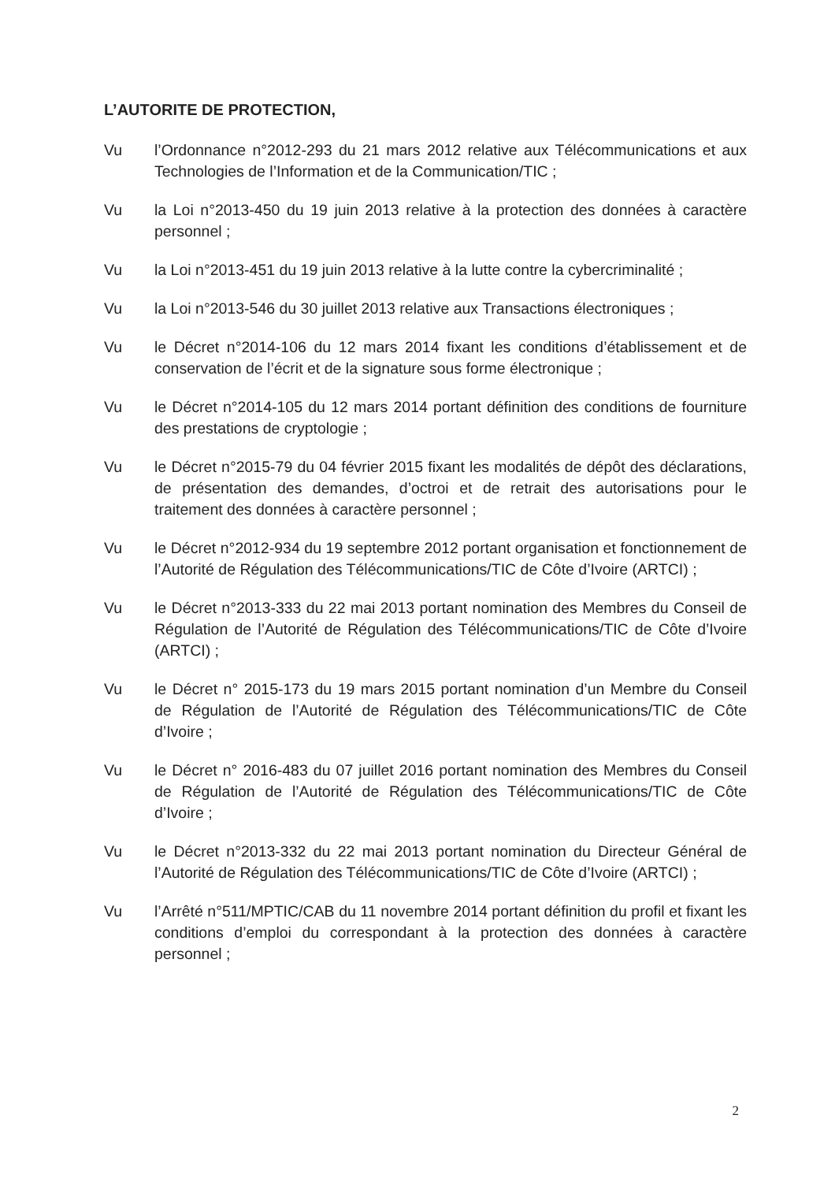L’AUTORITE DE PROTECTION,
Vu l’Ordonnance n°2012-293 du 21 mars 2012 relative aux Télécommunications et aux Technologies de l’Information et de la Communication/TIC ;
Vu la Loi n°2013-450 du 19 juin 2013 relative à la protection des données à caractère personnel ;
Vu la Loi n°2013-451 du 19 juin 2013 relative à la lutte contre la cybercriminalité ;
Vu la Loi n°2013-546 du 30 juillet 2013 relative aux Transactions électroniques ;
Vu le Décret n°2014-106 du 12 mars 2014 fixant les conditions d’établissement et de conservation de l’écrit et de la signature sous forme électronique ;
Vu le Décret n°2014-105 du 12 mars 2014 portant définition des conditions de fourniture des prestations de cryptologie ;
Vu le Décret n°2015-79 du 04 février 2015 fixant les modalités de dépôt des déclarations, de présentation des demandes, d’octroi et de retrait des autorisations pour le traitement des données à caractère personnel ;
Vu le Décret n°2012-934 du 19 septembre 2012 portant organisation et fonctionnement de l’Autorité de Régulation des Télécommunications/TIC de Côte d’Ivoire (ARTCI) ;
Vu le Décret n°2013-333 du 22 mai 2013 portant nomination des Membres du Conseil de Régulation de l’Autorité de Régulation des Télécommunications/TIC de Côte d’Ivoire (ARTCI) ;
Vu le Décret n° 2015-173 du 19 mars 2015 portant nomination d’un Membre du Conseil de Régulation de l’Autorité de Régulation des Télécommunications/TIC de Côte d’Ivoire ;
Vu le Décret n° 2016-483 du 07 juillet 2016 portant nomination des Membres du Conseil de Régulation de l’Autorité de Régulation des Télécommunications/TIC de Côte d’Ivoire ;
Vu le Décret n°2013-332 du 22 mai 2013 portant nomination du Directeur Général de l’Autorité de Régulation des Télécommunications/TIC de Côte d’Ivoire (ARTCI) ;
Vu l’Arrêté n°511/MPTIC/CAB du 11 novembre 2014 portant définition du profil et fixant les conditions d’emploi du correspondant à la protection des données à caractère personnel ;
2